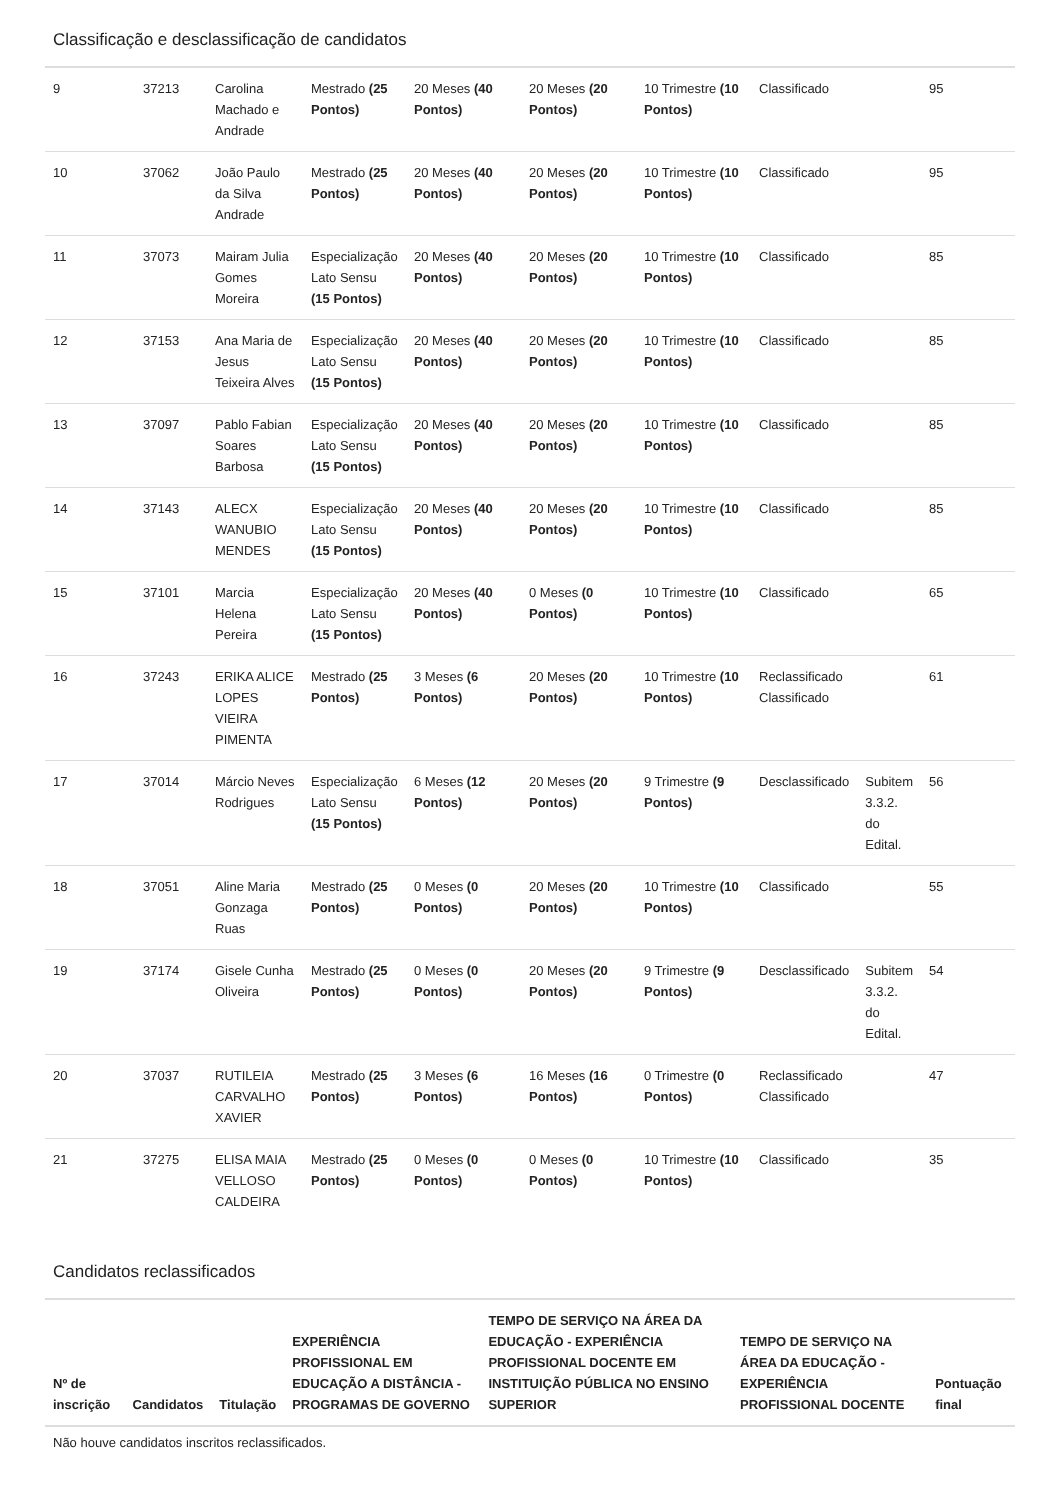Classificação e desclassificação de candidatos
| 9 | 37213 | Carolina Machado e Andrade | Mestrado (25 Pontos) | 20 Meses (40 Pontos) | 20 Meses (20 Pontos) | 10 Trimestre (10 Pontos) | Classificado | | 95 |
| 10 | 37062 | João Paulo da Silva Andrade | Mestrado (25 Pontos) | 20 Meses (40 Pontos) | 20 Meses (20 Pontos) | 10 Trimestre (10 Pontos) | Classificado | | 95 |
| 11 | 37073 | Mairam Julia Gomes Moreira | Especialização Lato Sensu (15 Pontos) | 20 Meses (40 Pontos) | 20 Meses (20 Pontos) | 10 Trimestre (10 Pontos) | Classificado | | 85 |
| 12 | 37153 | Ana Maria de Jesus Teixeira Alves | Especialização Lato Sensu (15 Pontos) | 20 Meses (40 Pontos) | 20 Meses (20 Pontos) | 10 Trimestre (10 Pontos) | Classificado | | 85 |
| 13 | 37097 | Pablo Fabian Soares Barbosa | Especialização Lato Sensu (15 Pontos) | 20 Meses (40 Pontos) | 20 Meses (20 Pontos) | 10 Trimestre (10 Pontos) | Classificado | | 85 |
| 14 | 37143 | ALECX WANUBIO MENDES | Especialização Lato Sensu (15 Pontos) | 20 Meses (40 Pontos) | 20 Meses (20 Pontos) | 10 Trimestre (10 Pontos) | Classificado | | 85 |
| 15 | 37101 | Marcia Helena Pereira | Especialização Lato Sensu (15 Pontos) | 20 Meses (40 Pontos) | 0 Meses (0 Pontos) | 10 Trimestre (10 Pontos) | Classificado | | 65 |
| 16 | 37243 | ERIKA ALICE LOPES VIEIRA PIMENTA | Mestrado (25 Pontos) | 3 Meses (6 Pontos) | 20 Meses (20 Pontos) | 10 Trimestre (10 Pontos) | Reclassificado Classificado | | 61 |
| 17 | 37014 | Márcio Neves Rodrigues | Especialização Lato Sensu (15 Pontos) | 6 Meses (12 Pontos) | 20 Meses (20 Pontos) | 9 Trimestre (9 Pontos) | Desclassificado | Subitem 3.3.2. do Edital. | 56 |
| 18 | 37051 | Aline Maria Gonzaga Ruas | Mestrado (25 Pontos) | 0 Meses (0 Pontos) | 20 Meses (20 Pontos) | 10 Trimestre (10 Pontos) | Classificado | | 55 |
| 19 | 37174 | Gisele Cunha Oliveira | Mestrado (25 Pontos) | 0 Meses (0 Pontos) | 20 Meses (20 Pontos) | 9 Trimestre (9 Pontos) | Desclassificado | Subitem 3.3.2. do Edital. | 54 |
| 20 | 37037 | RUTILEIA CARVALHO XAVIER | Mestrado (25 Pontos) | 3 Meses (6 Pontos) | 16 Meses (16 Pontos) | 0 Trimestre (0 Pontos) | Reclassificado Classificado | | 47 |
| 21 | 37275 | ELISA MAIA VELLOSO CALDEIRA | Mestrado (25 Pontos) | 0 Meses (0 Pontos) | 0 Meses (0 Pontos) | 10 Trimestre (10 Pontos) | Classificado | | 35 |
Candidatos reclassificados
| Nº de inscrição | Candidatos | Titulação | EXPERIÊNCIA PROFISSIONAL EM EDUCAÇÃO A DISTÂNCIA - PROGRAMAS DE GOVERNO | TEMPO DE SERVIÇO NA ÁREA DA EDUCAÇÃO - EXPERIÊNCIA PROFISSIONAL DOCENTE EM INSTITUIÇÃO PÚBLICA NO ENSINO SUPERIOR | TEMPO DE SERVIÇO NA ÁREA DA EDUCAÇÃO - EXPERIÊNCIA PROFISSIONAL DOCENTE | Pontuação final |
| --- | --- | --- | --- | --- | --- | --- |
Não houve candidatos inscritos reclassificados.